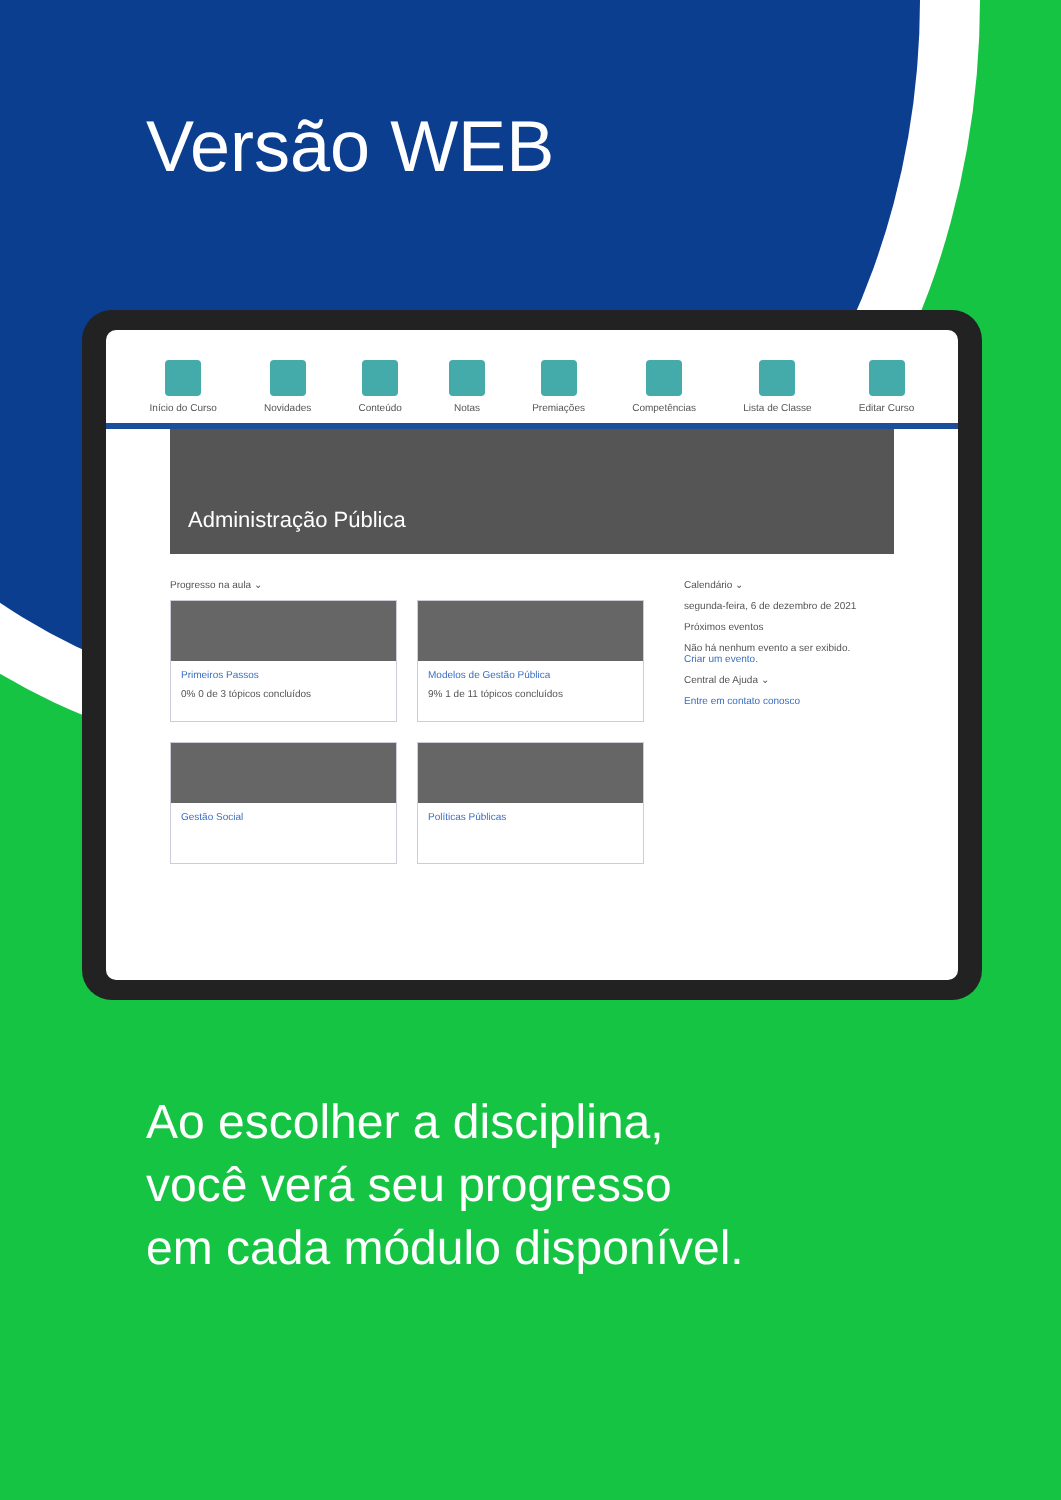Versão WEB
Início do Curso Novidades Conteúdo Notas Premiações Competências Lista de Classe Editar Curso
Administração Pública
Progresso na aula ⌄
Primeiros Passos
0% 0 de 3 tópicos concluídos
Modelos de Gestão Pública
9% 1 de 11 tópicos concluídos
Gestão Social
Políticas Públicas
Calendário ⌄
segunda-feira, 6 de dezembro de 2021
Próximos eventos
Não há nenhum evento a ser exibido.
Criar um evento.
Central de Ajuda ⌄
Entre em contato conosco
Ao escolher a disciplina,
você verá seu progresso
em cada módulo disponível.